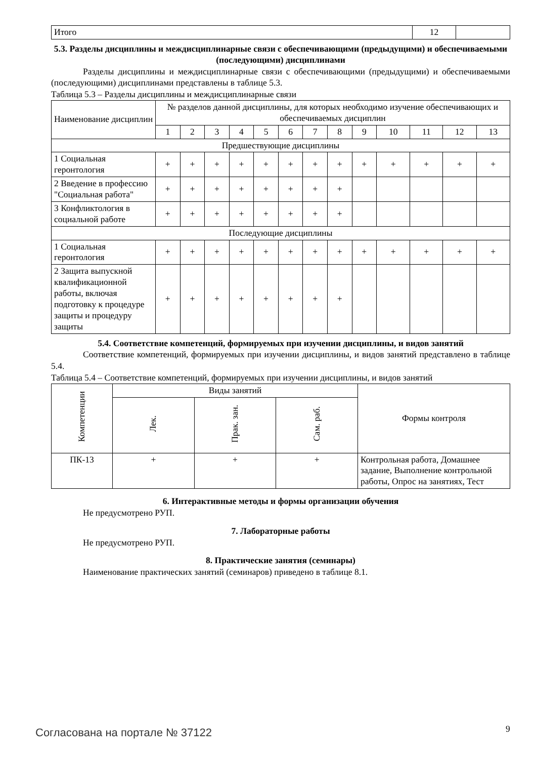| Итого | 12 | |
5.3. Разделы дисциплины и междисциплинарные связи с обеспечивающими (предыдущими) и обеспечиваемыми (последующими) дисциплинами
Разделы дисциплины и междисциплинарные связи с обеспечивающими (предыдущими) и обеспечиваемыми (последующими) дисциплинами представлены в таблице 5.3.
Таблица 5.3 – Разделы дисциплины и междисциплинарные связи
| Наименование дисциплин | № разделов данной дисциплины, для которых необходимо изучение обеспечивающих и обеспечиваемых дисциплин | | | | | | | | | | | | |
| --- | --- | --- | --- | --- | --- | --- | --- | --- | --- | --- | --- | --- | --- |
| | 1 | 2 | 3 | 4 | 5 | 6 | 7 | 8 | 9 | 10 | 11 | 12 | 13 |
| Предшествующие дисциплины | | | | | | | | | | | | | |
| 1 Социальная геронтология | + | + | + | + | + | + | + | + | + | + | + | + | + |
| 2 Введение в профессию "Социальная работа" | + | + | + | + | + | + | + | + | | | | | |
| 3 Конфликтология в социальной работе | + | + | + | + | + | + | + | + | | | | | |
| Последующие дисциплины | | | | | | | | | | | | | |
| 1 Социальная геронтология | + | + | + | + | + | + | + | + | + | + | + | + | + |
| 2 Защита выпускной квалификационной работы, включая подготовку к процедуре защиты и процедуру защиты | + | + | + | + | + | + | + | + | | | | | |
5.4. Соответствие компетенций, формируемых при изучении дисциплины, и видов занятий
Соответствие компетенций, формируемых при изучении дисциплины, и видов занятий представлено в таблице 5.4.
Таблица 5.4 – Соответствие компетенций, формируемых при изучении дисциплины, и видов занятий
| Компетенции | Виды занятий | | | Формы контроля |
| --- | --- | --- | --- | --- |
| | Лек. | Прак. зан. | Сам. раб. | |
| ПК-13 | + | + | + | Контрольная работа, Домашнее задание, Выполнение контрольной работы, Опрос на занятиях, Тест |
6. Интерактивные методы и формы организации обучения
Не предусмотрено РУП.
7. Лабораторные работы
Не предусмотрено РУП.
8. Практические занятия (семинары)
Наименование практических занятий (семинаров) приведено в таблице 8.1.
Согласована на портале № 37122 9